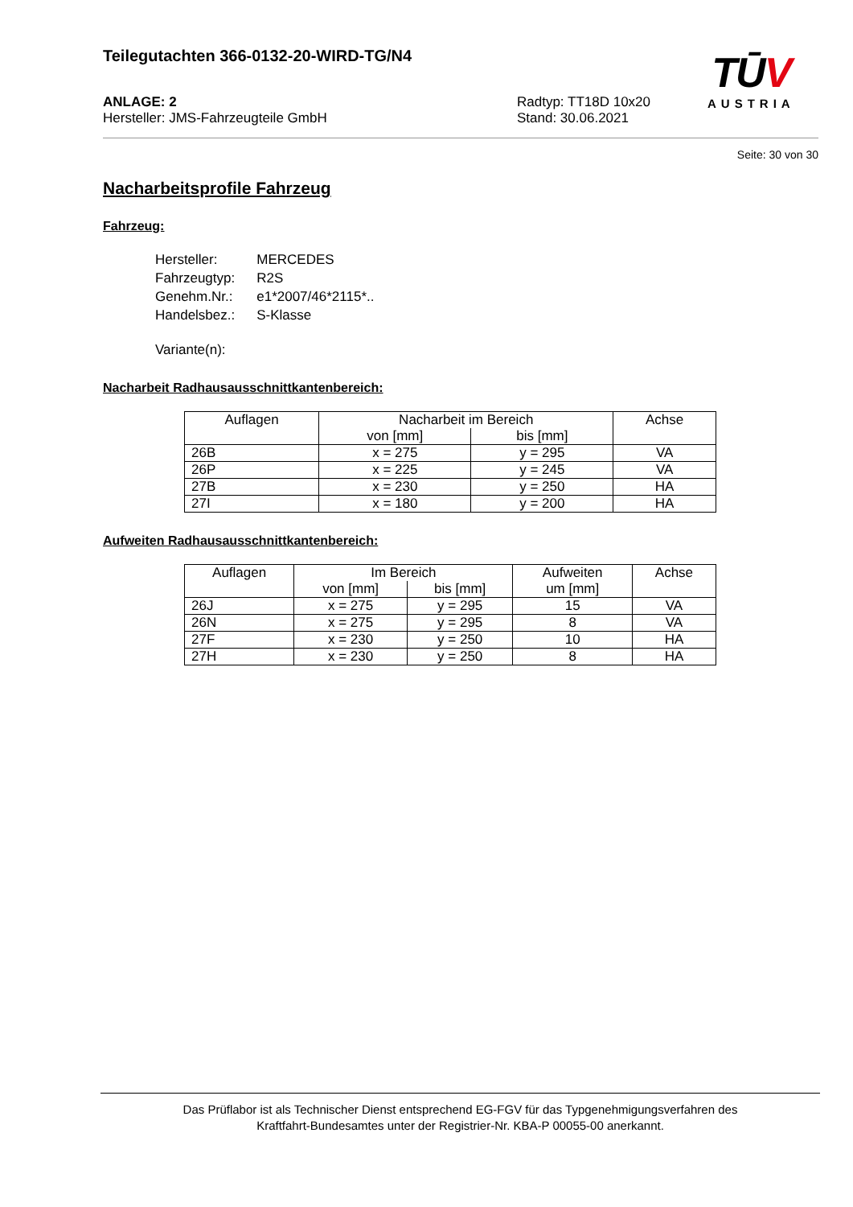TŪV
AUSTRIA
Teilegutachten 366-0132-20-WIRD-TG/N4
ANLAGE: 2
Hersteller: JMS-Fahrzeugteile GmbH
Radtyp: TT18D 10x20
Stand: 30.06.2021
Seite: 30 von 30
Nacharbeitsprofile Fahrzeug
Fahrzeug:
| Hersteller: | MERCEDES |
| Fahrzeugtyp: | R2S |
| Genehm.Nr.: | e1*2007/46*2115*.. |
| Handelsbez.: | S-Klasse |
| Variante(n): | |
Nacharbeit Radhausausschnittkantenbereich:
| Auflagen | Nacharbeit im Bereich | | Achse |
| --- | --- | --- | --- |
| | von [mm] | bis [mm] | |
| 26B | x = 275 | y = 295 | VA |
| 26P | x = 225 | y = 245 | VA |
| 27B | x = 230 | y = 250 | HA |
| 27I | x = 180 | y = 200 | HA |
Aufweiten Radhausausschnittkantenbereich:
| Auflagen | Im Bereich | | Aufweiten | Achse |
| --- | --- | --- | --- | --- |
| | von [mm] | bis [mm] | um [mm] | |
| 26J | x = 275 | y = 295 | 15 | VA |
| 26N | x = 275 | y = 295 | 8 | VA |
| 27F | x = 230 | y = 250 | 10 | HA |
| 27H | x = 230 | y = 250 | 8 | HA |
Das Prüflabor ist als Technischer Dienst entsprechend EG-FGV für das Typgenehmigungsverfahren des
Kraftfahrt-Bundesamtes unter der Registrier-Nr. KBA-P 00055-00 anerkannt.